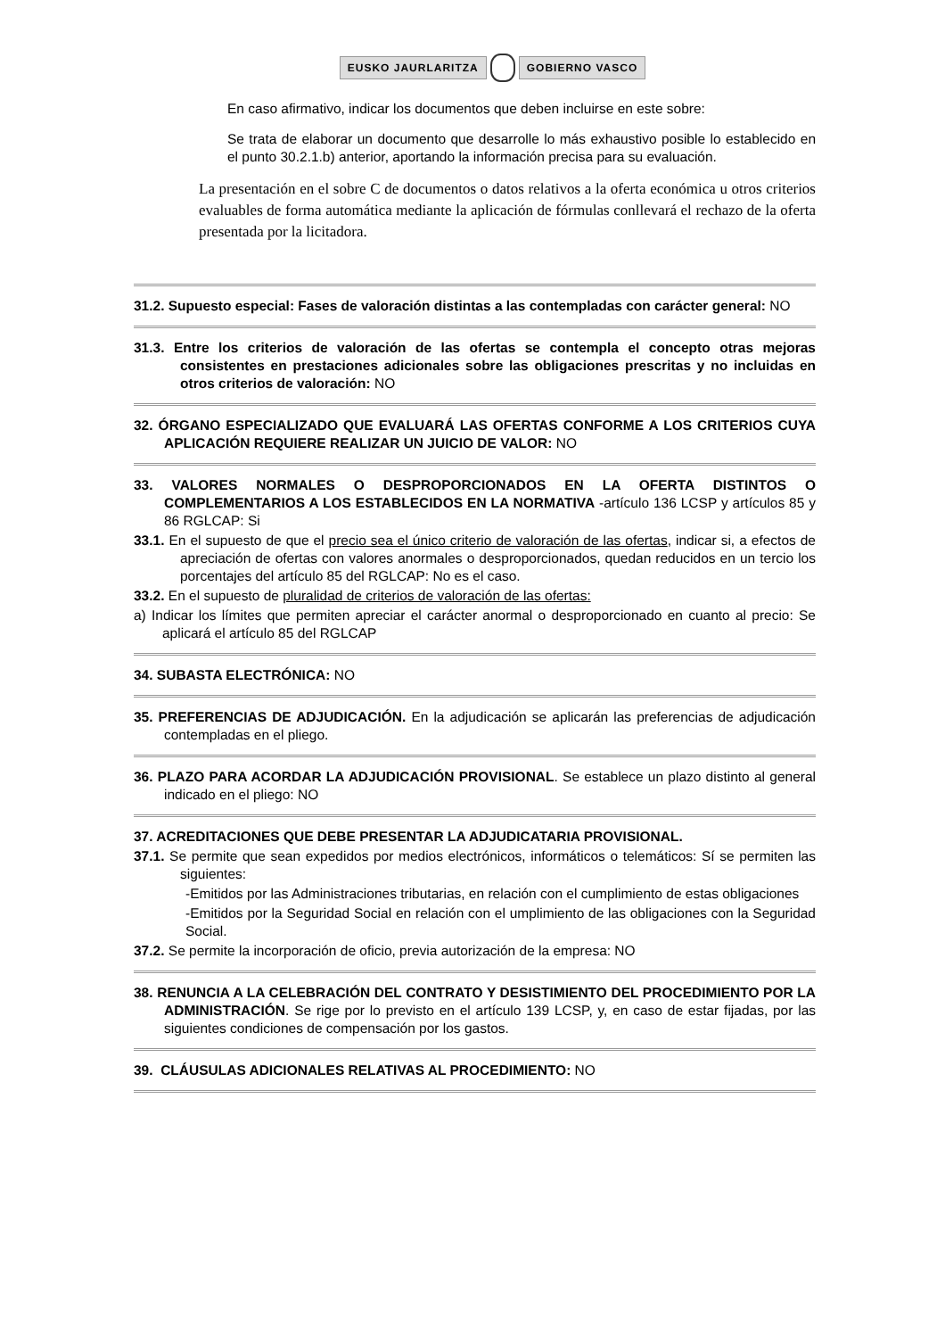EUSKO JAURLARITZA GOBIERNO VASCO
En caso afirmativo, indicar los documentos que deben incluirse en este sobre:
Se trata de elaborar un documento que desarrolle lo más exhaustivo posible lo establecido en el punto 30.2.1.b) anterior, aportando la información precisa para su evaluación.
La presentación en el sobre C de documentos o datos relativos a la oferta económica u otros criterios evaluables de forma automática mediante la aplicación de fórmulas conllevará el rechazo de la oferta presentada por la licitadora.
31.2. Supuesto especial: Fases de valoración distintas a las contempladas con carácter general: NO
31.3. Entre los criterios de valoración de las ofertas se contempla el concepto otras mejoras consistentes en prestaciones adicionales sobre las obligaciones prescritas y no incluidas en otros criterios de valoración: NO
32. ÓRGANO ESPECIALIZADO QUE EVALUARÁ LAS OFERTAS CONFORME A LOS CRITERIOS CUYA APLICACIÓN REQUIERE REALIZAR UN JUICIO DE VALOR: NO
33. VALORES NORMALES O DESPROPORCIONADOS EN LA OFERTA DISTINTOS O COMPLEMENTARIOS A LOS ESTABLECIDOS EN LA NORMATIVA -artículo 136 LCSP y artículos 85 y 86 RGLCAP: Si
33.1. En el supuesto de que el precio sea el único criterio de valoración de las ofertas, indicar si, a efectos de apreciación de ofertas con valores anormales o desproporcionados, quedan reducidos en un tercio los porcentajes del artículo 85 del RGLCAP: No es el caso.
33.2. En el supuesto de pluralidad de criterios de valoración de las ofertas:
a) Indicar los límites que permiten apreciar el carácter anormal o desproporcionado en cuanto al precio: Se aplicará el artículo 85 del RGLCAP
34. SUBASTA ELECTRÓNICA: NO
35. PREFERENCIAS DE ADJUDICACIÓN. En la adjudicación se aplicarán las preferencias de adjudicación contempladas en el pliego.
36. PLAZO PARA ACORDAR LA ADJUDICACIÓN PROVISIONAL. Se establece un plazo distinto al general indicado en el pliego: NO
37. ACREDITACIONES QUE DEBE PRESENTAR LA ADJUDICATARIA PROVISIONAL.
37.1. Se permite que sean expedidos por medios electrónicos, informáticos o telemáticos: Sí se permiten las siguientes:
-Emitidos por las Administraciones tributarias, en relación con el cumplimiento de estas obligaciones
-Emitidos por la Seguridad Social en relación con el umplimiento de las obligaciones con la Seguridad Social.
37.2. Se permite la incorporación de oficio, previa autorización de la empresa: NO
38. RENUNCIA A LA CELEBRACIÓN DEL CONTRATO Y DESISTIMIENTO DEL PROCEDIMIENTO POR LA ADMINISTRACIÓN. Se rige por lo previsto en el artículo 139 LCSP, y, en caso de estar fijadas, por las siguientes condiciones de compensación por los gastos.
39. CLÁUSULAS ADICIONALES RELATIVAS AL PROCEDIMIENTO: NO